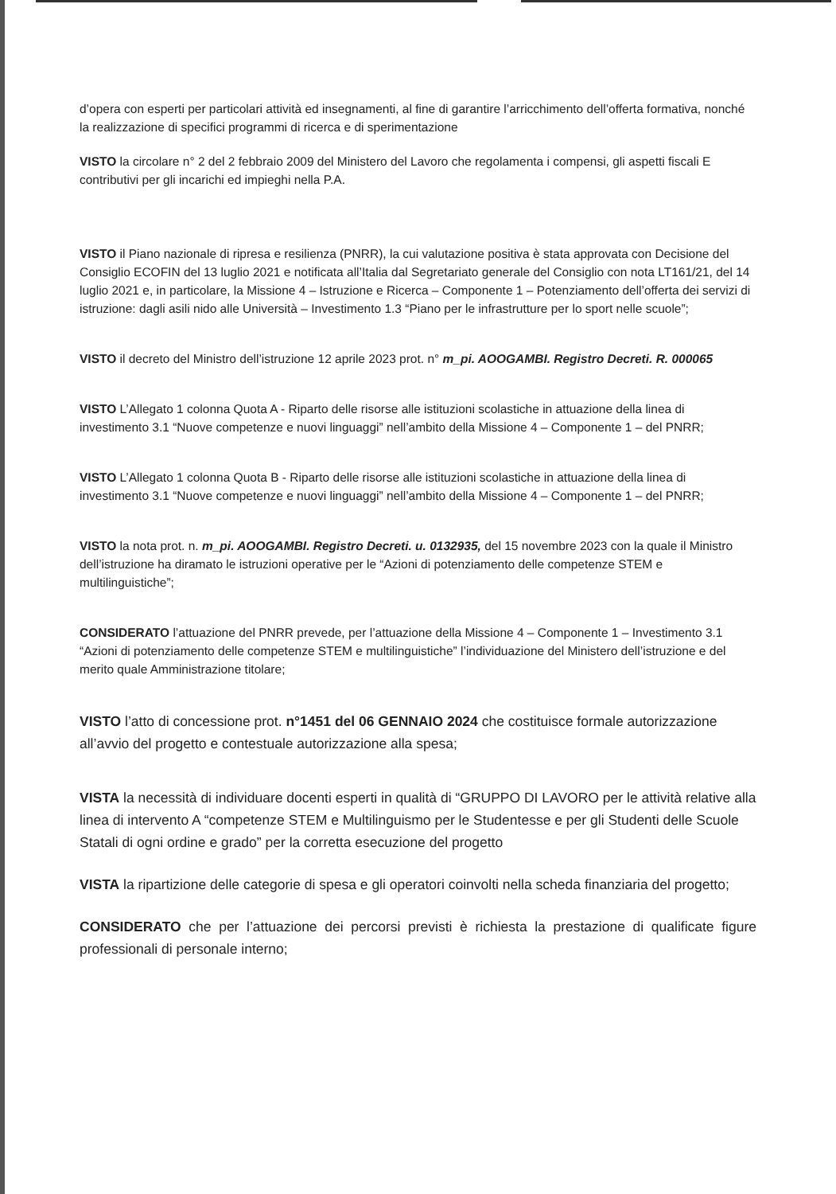d’opera con esperti per particolari attività ed insegnamenti, al fine di garantire l’arricchimento dell’offerta formativa, nonché la realizzazione di specifici programmi di ricerca e di sperimentazione
VISTO la circolare n° 2 del 2 febbraio 2009 del Ministero del Lavoro che regolamenta i compensi, gli aspetti fiscali E contributivi per gli incarichi ed impieghi nella P.A.
VISTO il Piano nazionale di ripresa e resilienza (PNRR), la cui valutazione positiva è stata approvata con Decisione del Consiglio ECOFIN del 13 luglio 2021 e notificata all’Italia dal Segretariato generale del Consiglio con nota LT161/21, del 14 luglio 2021 e, in particolare, la Missione 4 – Istruzione e Ricerca – Componente 1 – Potenziamento dell’offerta dei servizi di istruzione: dagli asili nido alle Università – Investimento 1.3 “Piano per le infrastrutture per lo sport nelle scuole”;
VISTO il decreto del Ministro dell’istruzione 12 aprile 2023 prot. n° m_pi. AOOGAMBI. Registro Decreti. R. 000065
VISTO L’Allegato 1 colonna Quota A - Riparto delle risorse alle istituzioni scolastiche in attuazione della linea di investimento 3.1 “Nuove competenze e nuovi linguaggi” nell’ambito della Missione 4 – Componente 1 – del PNRR;
VISTO L’Allegato 1 colonna Quota B - Riparto delle risorse alle istituzioni scolastiche in attuazione della linea di investimento 3.1 “Nuove competenze e nuovi linguaggi” nell’ambito della Missione 4 – Componente 1 – del PNRR;
VISTO la nota prot. n. m_pi. AOOGAMBI. Registro Decreti. u. 0132935, del 15 novembre 2023 con la quale il Ministro dell’istruzione ha diramato le istruzioni operative per le “Azioni di potenziamento delle competenze STEM e multilinguistiche”;
CONSIDERATO l’attuazione del PNRR prevede, per l’attuazione della Missione 4 – Componente 1 – Investimento 3.1 “Azioni di potenziamento delle competenze STEM e multilinguistiche” l’individuazione del Ministero dell’istruzione e del merito quale Amministrazione titolare;
VISTO l’atto di concessione prot. n°1451 del 06 GENNAIO 2024 che costituisce formale autorizzazione all’avvio del progetto e contestuale autorizzazione alla spesa;
VISTA la necessità di individuare docenti esperti in qualità di “GRUPPO DI LAVORO per le attività relative alla linea di intervento A “competenze STEM e Multilinguismo per le Studentesse e per gli Studenti delle Scuole Statali di ogni ordine e grado” per la corretta esecuzione del progetto
VISTA la ripartizione delle categorie di spesa e gli operatori coinvolti nella scheda finanziaria del progetto;
CONSIDERATO che per l’attuazione dei percorsi previsti è richiesta la prestazione di qualificate figure professionali di personale interno;